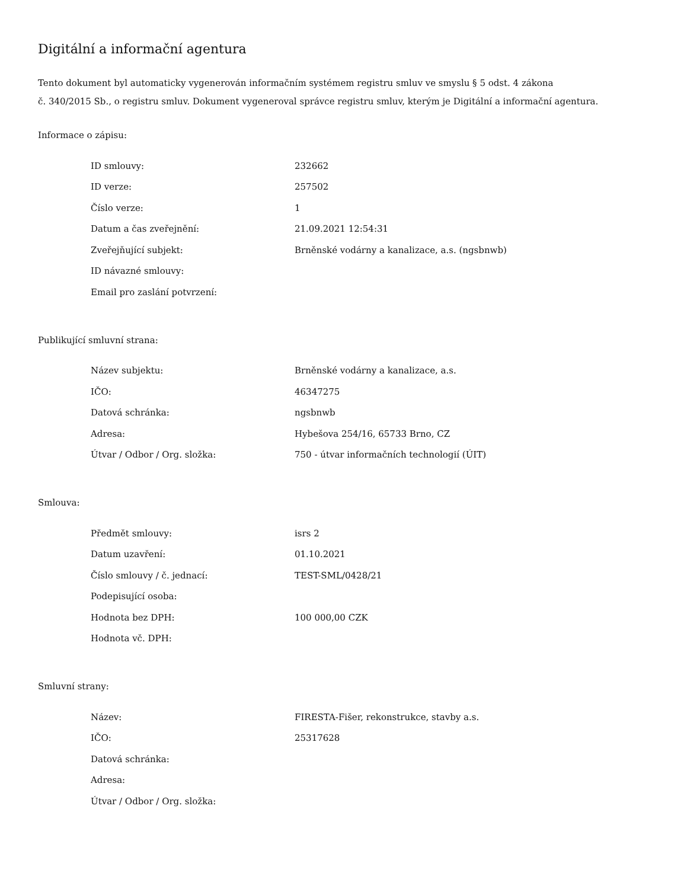Digitální a informační agentura
Tento dokument byl automaticky vygenerován informačním systémem registru smluv ve smyslu § 5 odst. 4 zákona
č. 340/2015 Sb., o registru smluv. Dokument vygeneroval správce registru smluv, kterým je Digitální a informační agentura.
Informace o zápisu:
| ID smlouvy: | 232662 |
| ID verze: | 257502 |
| Číslo verze: | 1 |
| Datum a čas zveřejnění: | 21.09.2021 12:54:31 |
| Zveřejňující subjekt: | Brněnské vodárny a kanalizace, a.s. (ngsbnwb) |
| ID návazné smlouvy: | |
| Email pro zaslání potvrzení: | |
Publikující smluvní strana:
| Název subjektu: | Brněnské vodárny a kanalizace, a.s. |
| IČO: | 46347275 |
| Datová schránka: | ngsbnwb |
| Adresa: | Hybešova 254/16, 65733 Brno, CZ |
| Útvar / Odbor / Org. složka: | 750 - útvar informačních technologií (ÚIT) |
Smlouva:
| Předmět smlouvy: | isrs 2 |
| Datum uzavření: | 01.10.2021 |
| Číslo smlouvy / č. jednací: | TEST-SML/0428/21 |
| Podepisující osoba: | |
| Hodnota bez DPH: | 100 000,00 CZK |
| Hodnota vč. DPH: | |
Smluvní strany:
| Název: | FIRESTA-Fišer, rekonstrukce, stavby a.s. |
| IČO: | 25317628 |
| Datová schránka: | |
| Adresa: | |
| Útvar / Odbor / Org. složka: | |